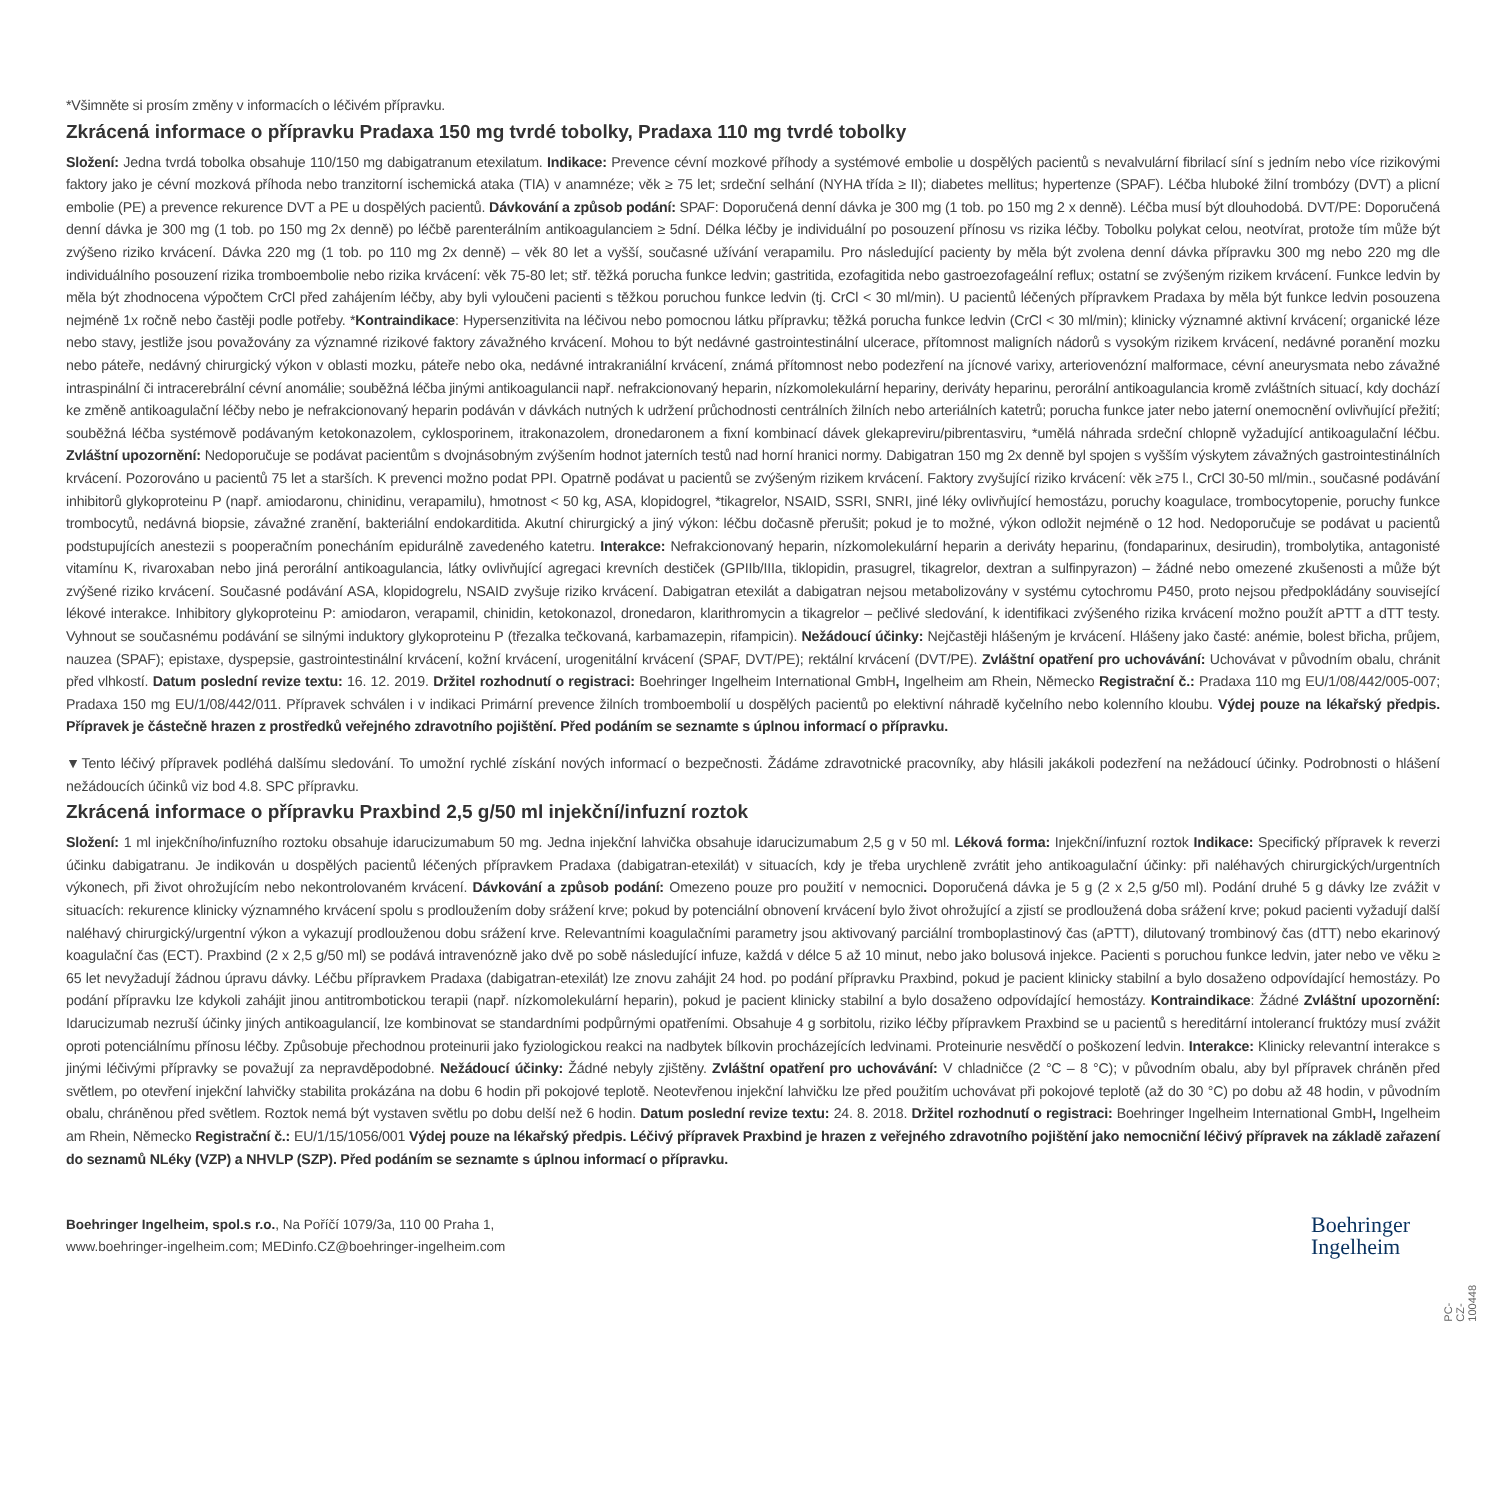*Všimněte si prosím změny v informacích o léčivém přípravku.
Zkrácená informace o přípravku Pradaxa 150 mg tvrdé tobolky, Pradaxa 110 mg tvrdé tobolky
Složení: Jedna tvrdá tobolka obsahuje 110/150 mg dabigatranum etexilatum. Indikace: Prevence cévní mozkové příhody a systémové embolie u dospělých pacientů s nevalvulární fibrilací síní s jedním nebo více rizikovými faktory jako je cévní mozková příhoda nebo tranzitorní ischemická ataka (TIA) v anamnéze; věk ≥ 75 let; srdeční selhání (NYHA třída ≥ II); diabetes mellitus; hypertenze (SPAF). Léčba hluboké žilní trombózy (DVT) a plicní embolie (PE) a prevence rekurence DVT a PE u dospělých pacientů. Dávkování a způsob podání: SPAF: Doporučená denní dávka je 300 mg (1 tob. po 150 mg 2 x denně). Léčba musí být dlouhodobá. DVT/PE: Doporučená denní dávka je 300 mg (1 tob. po 150 mg 2x denně) po léčbě parenterálním antikoagulanciem ≥ 5dní. Délka léčby je individuální po posouzení přínosu vs rizika léčby. Tobolku polykat celou, neotvírat, protože tím může být zvýšeno riziko krvácení. Dávka 220 mg (1 tob. po 110 mg 2x denně) – věk 80 let a vyšší, současné užívání verapamilu. Pro následující pacienty by měla být zvolena denní dávka přípravku 300 mg nebo 220 mg dle individuálního posouzení rizika tromboembolie nebo rizika krvácení: věk 75-80 let; stř. těžká porucha funkce ledvin; gastritida, ezofagitida nebo gastroezofageální reflux; ostatní se zvýšeným rizikem krvácení. Funkce ledvin by měla být zhodnocena výpočtem CrCl před zahájením léčby, aby byli vyloučeni pacienti s těžkou poruchou funkce ledvin (tj. CrCl < 30 ml/min). U pacientů léčených přípravkem Pradaxa by měla být funkce ledvin posouzena nejméně 1x ročně nebo častěji podle potřeby. *Kontraindikace: Hypersenzitivita na léčivou nebo pomocnou látku přípravku; těžká porucha funkce ledvin (CrCl < 30 ml/min); klinicky významné aktivní krvácení; organické léze nebo stavy, jestliže jsou považovány za významné rizikové faktory závažného krvácení. Mohou to být nedávné gastrointestinální ulcerace, přítomnost maligních nádorů s vysokým rizikem krvácení, nedávné poranění mozku nebo páteře, nedávný chirurgický výkon v oblasti mozku, páteře nebo oka, nedávné intrakraniální krvácení, známá přítomnost nebo podezření na jícnové varixy, arteriovenózní malformace, cévní aneurysmata nebo závažné intraspinální či intracerebrální cévní anomálie; souběžná léčba jinými antikoagulancii např. nefrakcionovaný heparin, nízkomolekulární hepariny, deriváty heparinu, perorální antikoagulancia kromě zvláštních situací, kdy dochází ke změně antikoagulační léčby nebo je nefrakcionovaný heparin podáván v dávkách nutných k udržení průchodnosti centrálních žilních nebo arteriálních katetrů; porucha funkce jater nebo jaterní onemocnění ovlivňující přežití; souběžná léčba systémově podávaným ketokonazolem, cyklosporinem, itrakonazolem, dronedaronem a fixní kombinací dávek glekapreviru/pibrentasviru, *umělá náhrada srdeční chlopně vyžadující antikoagulační léčbu. Zvláštní upozornění: Nedoporučuje se podávat pacientům s dvojnásobným zvýšením hodnot jaterních testů nad horní hranici normy. Dabigatran 150 mg 2x denně byl spojen s vyšším výskytem závažných gastrointestinálních krvácení. Pozorováno u pacientů 75 let a starších. K prevenci možno podat PPI. Opatrně podávat u pacientů se zvýšeným rizikem krvácení. Faktory zvyšující riziko krvácení: věk ≥75 l., CrCl 30-50 ml/min., současné podávání inhibitorů glykoproteinu P (např. amiodaronu, chinidinu, verapamilu), hmotnost < 50 kg, ASA, klopidogrel, *tikagrelor, NSAID, SSRI, SNRI, jiné léky ovlivňující hemostázu, poruchy koagulace, trombocytopenie, poruchy funkce trombocytů, nedávná biopsie, závažné zranění, bakteriální endokarditida. Akutní chirurgický a jiný výkon: léčbu dočasně přerušit; pokud je to možné, výkon odložit nejméně o 12 hod. Nedoporučuje se podávat u pacientů podstupujících anestezii s pooperačním ponecháním epidurálně zavedeného katetru. Interakce: Nefrakcionovaný heparin, nízkomolekulární heparin a deriváty heparinu, (fondaparinux, desirudin), trombolytika, antagonisté vitamínu K, rivaroxaban nebo jiná perorální antikoagulancia, látky ovlivňující agregaci krevních destiček (GPIIb/IIIa, tiklopidin, prasugrel, tikagrelor, dextran a sulfinpyrazon) – žádné nebo omezené zkušenosti a může být zvýšené riziko krvácení. Současné podávání ASA, klopidogrelu, NSAID zvyšuje riziko krvácení. Dabigatran etexilát a dabigatran nejsou metabolizovány v systému cytochromu P450, proto nejsou předpokládány související lékové interakce. Inhibitory glykoproteinu P: amiodaron, verapamil, chinidin, ketokonazol, dronedaron, klarithromycin a tikagrelor – pečlivé sledování, k identifikaci zvýšeného rizika krvácení možno použít aPTT a dTT testy. Vyhnout se současnému podávání se silnými induktory glykoproteinu P (třezalka tečkovaná, karbamazepin, rifampicin). Nežádoucí účinky: Nejčastěji hlášeným je krvácení. Hlášeny jako časté: anémie, bolest břicha, průjem, nauzea (SPAF); epistaxe, dyspepsie, gastrointestinální krvácení, kožní krvácení, urogenitální krvácení (SPAF, DVT/PE); rektální krvácení (DVT/PE). Zvláštní opatření pro uchovávání: Uchovávat v původním obalu, chránit před vlhkostí. Datum poslední revize textu: 16. 12. 2019. Držitel rozhodnutí o registraci: Boehringer Ingelheim International GmbH, Ingelheim am Rhein, Německo Registrační č.: Pradaxa 110 mg EU/1/08/442/005-007; Pradaxa 150 mg EU/1/08/442/011. Přípravek schválen i v indikaci Primární prevence žilních tromboembolií u dospělých pacientů po elektivní náhradě kyčelního nebo kolenního kloubu. Výdej pouze na lékařský předpis. Přípravek je částečně hrazen z prostředků veřejného zdravotního pojištění. Před podáním se seznamte s úplnou informací o přípravku.
▼Tento léčivý přípravek podléhá dalšímu sledování. To umožní rychlé získání nových informací o bezpečnosti. Žádáme zdravotnické pracovníky, aby hlásili jakákoli podezření na nežádoucí účinky. Podrobnosti o hlášení nežádoucích účinků viz bod 4.8. SPC přípravku.
Zkrácená informace o přípravku Praxbind 2,5 g/50 ml injekční/infuzní roztok
Složení: 1 ml injekčního/infuzního roztoku obsahuje idarucizumabum 50 mg. Jedna injekční lahvička obsahuje idarucizumabum 2,5 g v 50 ml. Léková forma: Injekční/infuzní roztok Indikace: Specifický přípravek k reverzi účinku dabigatranu. Je indikován u dospělých pacientů léčených přípravkem Pradaxa (dabigatran-etexilát) v situacích, kdy je třeba urychleně zvrátit jeho antikoagulační účinky: při naléhavých chirurgických/urgentních výkonech, při život ohrožujícím nebo nekontrolovaném krvácení. Dávkování a způsob podání: Omezeno pouze pro použití v nemocnici. Doporučená dávka je 5 g (2 x 2,5 g/50 ml). Podání druhé 5 g dávky lze zvážit v situacích: rekurence klinicky významného krvácení spolu s prodloužením doby srážení krve; pokud by potenciální obnovení krvácení bylo život ohrožující a zjistí se prodloužená doba srážení krve; pokud pacienti vyžadují další naléhavý chirurgický/urgentní výkon a vykazují prodlouženou dobu srážení krve. Relevantními koagulačními parametry jsou aktivovaný parciální tromboplastinový čas (aPTT), dilutovaný trombinový čas (dTT) nebo ekarinový koagulační čas (ECT). Praxbind (2 x 2,5 g/50 ml) se podává intravenózně jako dvě po sobě následující infuze, každá v délce 5 až 10 minut, nebo jako bolusová injekce. Pacienti s poruchou funkce ledvin, jater nebo ve věku ≥ 65 let nevyžadují žádnou úpravu dávky. Léčbu přípravkem Pradaxa (dabigatran-etexilát) lze znovu zahájit 24 hod. po podání přípravku Praxbind, pokud je pacient klinicky stabilní a bylo dosaženo odpovídající hemostázy. Po podání přípravku lze kdykoli zahájit jinou antitrombotickou terapii (např. nízkomolekulární heparin), pokud je pacient klinicky stabilní a bylo dosaženo odpovídající hemostázy. Kontraindikace: Žádné Zvláštní upozornění: Idarucizumab nezruší účinky jiných antikoagulancií, lze kombinovat se standardními podpůrnými opatřeními. Obsahuje 4 g sorbitolu, riziko léčby přípravkem Praxbind se u pacientů s hereditární intolerancí fruktózy musí zvážit oproti potenciálnímu přínosu léčby. Způsobuje přechodnou proteinurii jako fyziologickou reakci na nadbytek bílkovin procházejících ledvinami. Proteinurie nesvědčí o poškození ledvin. Interakce: Klinicky relevantní interakce s jinými léčivými přípravky se považují za nepravděpodobné. Nežádoucí účinky: Žádné nebyly zjištěny. Zvláštní opatření pro uchovávání: V chladničce (2 °C – 8 °C); v původním obalu, aby byl přípravek chráněn před světlem, po otevření injekční lahvičky stabilita prokázána na dobu 6 hodin při pokojové teplotě. Neotevřenou injekční lahvičku lze před použitím uchovávat při pokojové teplotě (až do 30 °C) po dobu až 48 hodin, v původním obalu, chráněnou před světlem. Roztok nemá být vystaven světlu po dobu delší než 6 hodin. Datum poslední revize textu: 24. 8. 2018. Držitel rozhodnutí o registraci: Boehringer Ingelheim International GmbH, Ingelheim am Rhein, Německo Registrační č.: EU/1/15/1056/001 Výdej pouze na lékařský předpis. Léčivý přípravek Praxbind je hrazen z veřejného zdravotního pojištění jako nemocniční léčivý přípravek na základě zařazení do seznamů NLéky (VZP) a NHVLP (SZP). Před podáním se seznamte s úplnou informací o přípravku.
PC-CZ-100448
Boehringer Ingelheim, spol.s r.o., Na Poříčí 1079/3a, 110 00 Praha 1,
www.boehringer-ingelheim.com; MEDinfo.CZ@boehringer-ingelheim.com
Boehringer
Ingelheim